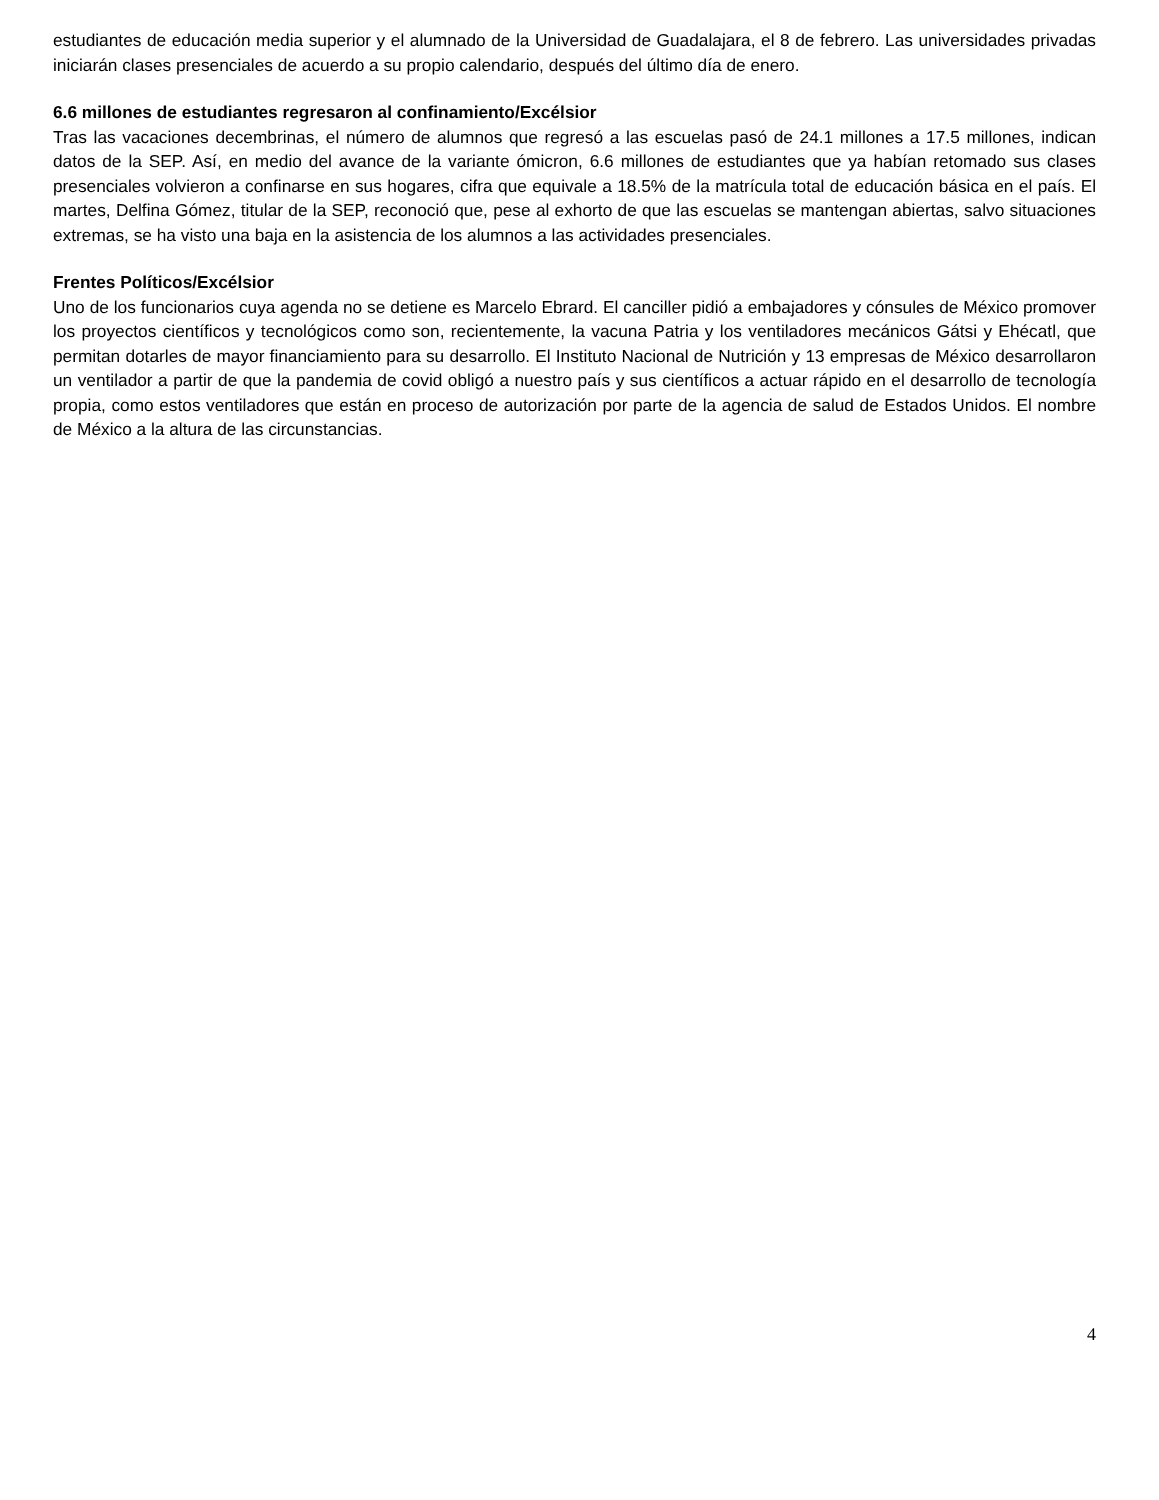estudiantes de educación media superior y el alumnado de la Universidad de Guadalajara, el 8 de febrero. Las universidades privadas iniciarán clases presenciales de acuerdo a su propio calendario, después del último día de enero.
6.6 millones de estudiantes regresaron al confinamiento/Excélsior
Tras las vacaciones decembrinas, el número de alumnos que regresó a las escuelas pasó de 24.1 millones a 17.5 millones, indican datos de la SEP. Así, en medio del avance de la variante ómicron, 6.6 millones de estudiantes que ya habían retomado sus clases presenciales volvieron a confinarse en sus hogares, cifra que equivale a 18.5% de la matrícula total de educación básica en el país. El martes, Delfina Gómez, titular de la SEP, reconoció que, pese al exhorto de que las escuelas se mantengan abiertas, salvo situaciones extremas, se ha visto una baja en la asistencia de los alumnos a las actividades presenciales.
Frentes Políticos/Excélsior
Uno de los funcionarios cuya agenda no se detiene es Marcelo Ebrard. El canciller pidió a embajadores y cónsules de México promover los proyectos científicos y tecnológicos como son, recientemente, la vacuna Patria y los ventiladores mecánicos Gátsi y Ehécatl, que permitan dotarles de mayor financiamiento para su desarrollo. El Instituto Nacional de Nutrición y 13 empresas de México desarrollaron un ventilador a partir de que la pandemia de covid obligó a nuestro país y sus científicos a actuar rápido en el desarrollo de tecnología propia, como estos ventiladores que están en proceso de autorización por parte de la agencia de salud de Estados Unidos. El nombre de México a la altura de las circunstancias.
4